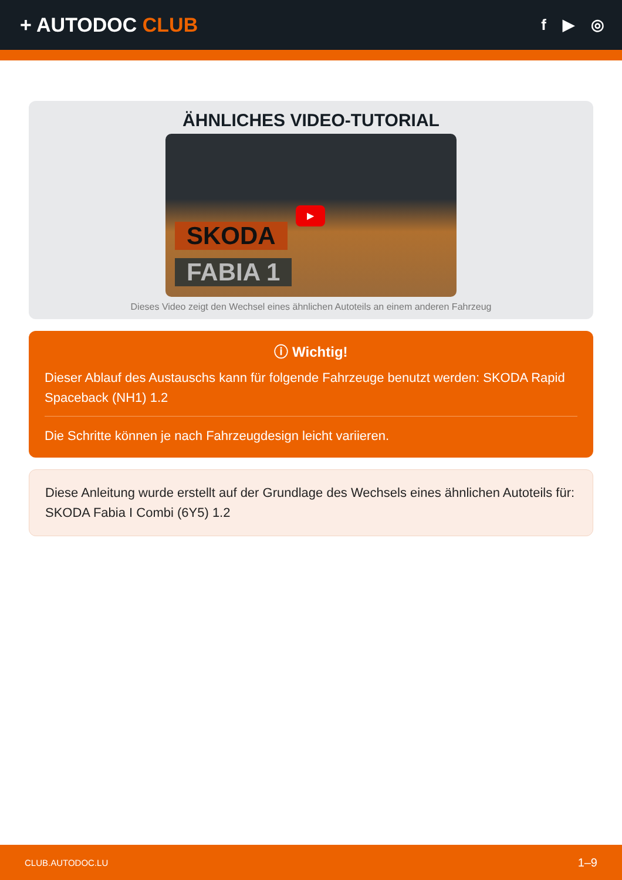+ AUTODOC CLUB
f ▶ ◎
ÄHNLICHES VIDEO-TUTORIAL
▶
SKODA
FABIA 1
Dieses Video zeigt den Wechsel eines ähnlichen Autoteils an einem anderen Fahrzeug
ⓘ Wichtig!
Dieser Ablauf des Austauschs kann für folgende Fahrzeuge benutzt werden: SKODA Rapid Spaceback (NH1) 1.2
Die Schritte können je nach Fahrzeugdesign leicht variieren.
Diese Anleitung wurde erstellt auf der Grundlage des Wechsels eines ähnlichen Autoteils für: SKODA Fabia I Combi (6Y5) 1.2
CLUB.AUTODOC.LU 1–9